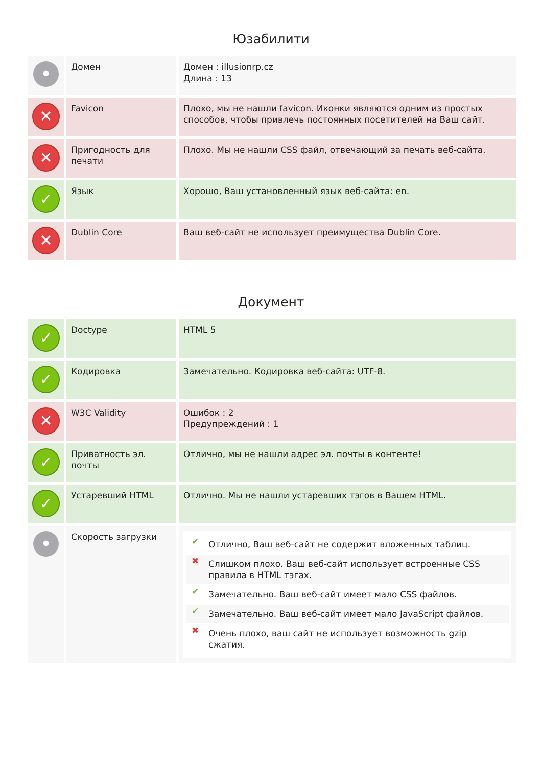Юзабилити
| • | Домен | Домен : illusionrp.cz Длина : 13 |
| ✕ | Favicon | Плохо, мы не нашли favicon. Иконки являются одним из простых способов, чтобы привлечь постоянных посетителей на Ваш сайт. |
| ✕ | Пригодность для печати | Плохо. Мы не нашли CSS файл, отвечающий за печать веб-сайта. |
| ✓ | Язык | Хорошо, Ваш установленный язык веб-сайта: en. |
| ✕ | Dublin Core | Ваш веб-сайт не использует преимущества Dublin Core. |
Документ
| ✓ | Doctype | HTML 5 |
| ✓ | Кодировка | Замечательно. Кодировка веб-сайта: UTF-8. |
| ✕ | W3C Validity | Ошибок : 2 Предупреждений : 1 |
| ✓ | Приватность эл. почты | Отлично, мы не нашли адрес эл. почты в контенте! |
| ✓ | Устаревший HTML | Отлично. Мы не нашли устаревших тэгов в Вашем HTML. |
| • | Скорость загрузки | ✔ Отлично, Ваш веб-сайт не содержит вложенных таблиц. ✖ Слишком плохо. Ваш веб-сайт использует встроенные CSS правила в HTML тэгах. ✔ Замечательно. Ваш веб-сайт имеет мало CSS файлов. ✔ Замечательно. Ваш веб-сайт имеет мало JavaScript файлов. ✖ Очень плохо, ваш сайт не использует возможность gzip сжатия. |